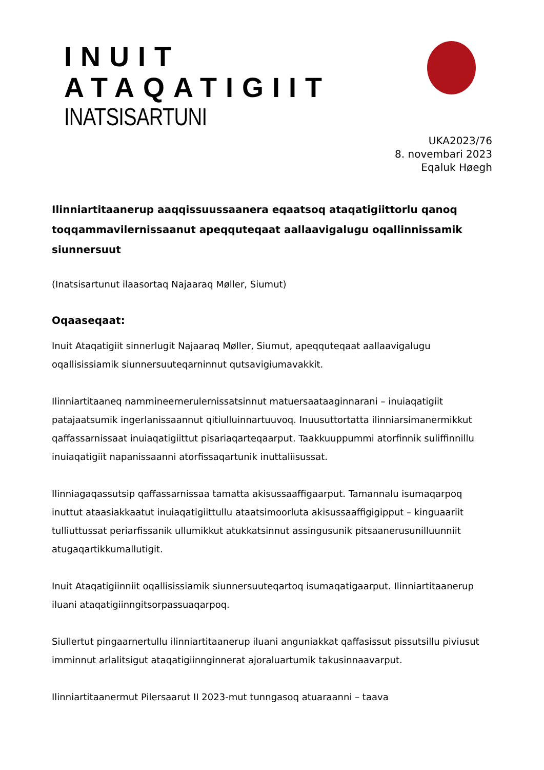INUIT ATAQATIGIIT
INATSISARTUNI
UKA2023/76
8. novembari 2023
Eqaluk Høegh
Ilinniartitaanerup aaqqissuussaanera eqaatsoq ataqatigiittorlu qanoq toqqammavilernissaanut apeqquteqaat aallaavigalugu oqallinnissamik siunnersuut
(Inatsisartunut ilaasortaq Najaaraq Møller, Siumut)
Oqaaseqaat:
Inuit Ataqatigiit sinnerlugit Najaaraq Møller, Siumut, apeqquteqaat aallaavigalugu oqallisissiamik siunnersuuteqarninnut qutsavigiumavakkit.
Ilinniartitaaneq nammineernerulernissatsinnut matuersaataaginnarani – inuiaqatigiit patajaatsumik ingerlanissaannut qitiulluinnartuuvoq. Inuusuttortatta ilinniarsimanermikkut qaffassarnissaat inuiaqatigiittut pisariaqarteqaarput. Taakkuuppummi atorfinnik suliffinnillu inuiaqatigiit napanissaanni atorfissaqartunik inuttaliisussat.
Ilinniagaqassutsip qaffassarnissaa tamatta akisussaaffigaarput. Tamannalu isumaqarpoq inuttut ataasiakkaatut inuiaqatigiittullu ataatsimoorluta akisussaaffigigipput – kinguaariit tulliuttussat periarfissanik ullumikkut atukkatsinnut assingusunik pitsaanerusunilluunniit atugaqartikkumallutigit.
Inuit Ataqatigiinniit oqallisissiamik siunnersuuteqartoq isumaqatigaarput. Ilinniartitaanerup iluani ataqatigiinngitsorpassuaqarpoq.
Siullertut pingaarnertullu ilinniartitaanerup iluani anguniakkat qaffasissut pissutsillu piviusut imminnut arlalitsigut ataqatigiinnginnerat ajoraluartumik takusinnaavarput.
Ilinniartitaanermut Pilersaarut II 2023-mut tunngasoq atuaraanni – taava